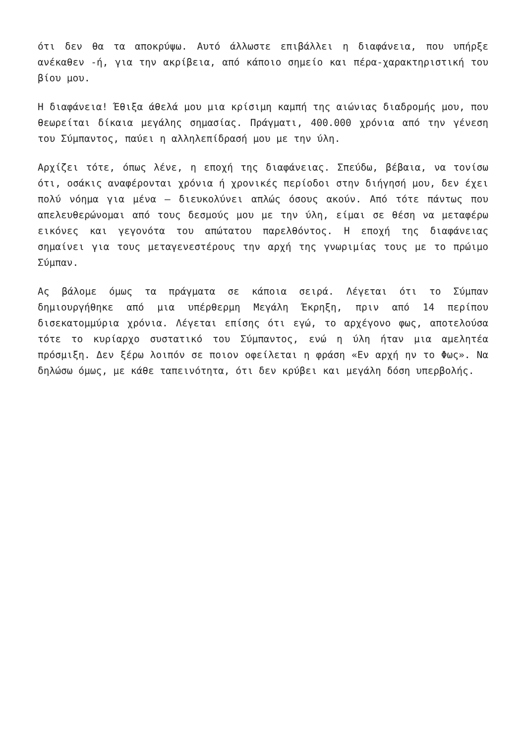ότι δεν θα τα αποκρύψω. Αυτό άλλωστε επιβάλλει η διαφάνεια, που υπήρξε ανέκαθεν -ή, για την ακρίβεια, από κάποιο σημείο και πέρα-χαρακτηριστική του βίου μου.
Η διαφάνεια! Έθιξα άθελά μου μια κρίσιμη καμπή της αιώνιας διαδρομής μου, που θεωρείται δίκαια μεγάλης σημασίας. Πράγματι, 400.000 χρόνια από την γένεση του Σύμπαντος, παύει η αλληλεπίδρασή μου με την ύλη.
Αρχίζει τότε, όπως λένε, η εποχή της διαφάνειας. Σπεύδω, βέβαια, να τονίσω ότι, οσάκις αναφέρονται χρόνια ή χρονικές περίοδοι στην διήγησή μου, δεν έχει πολύ νόημα για μένα – διευκολύνει απλώς όσους ακούν. Από τότε πάντως που απελευθερώνομαι από τους δεσμούς μου με την ύλη, είμαι σε θέση να μεταφέρω εικόνες και γεγονότα του απώτατου παρελθόντος. Η εποχή της διαφάνειας σημαίνει για τους μεταγενεστέρους την αρχή της γνωριμίας τους με το πρώιμο Σύμπαν.
Ας βάλομε όμως τα πράγματα σε κάποια σειρά. Λέγεται ότι το Σύμπαν δημιουργήθηκε από μια υπέρθερμη Μεγάλη Έκρηξη, πριν από 14 περίπου δισεκατομμύρια χρόνια. Λέγεται επίσης ότι εγώ, το αρχέγονο φως, αποτελούσα τότε το κυρίαρχο συστατικό του Σύμπαντος, ενώ η ύλη ήταν μια αμελητέα πρόσμιξη. Δεν ξέρω λοιπόν σε ποιον οφείλεται η φράση «Εν αρχή ην το Φως». Να δηλώσω όμως, με κάθε ταπεινότητα, ότι δεν κρύβει και μεγάλη δόση υπερβολής.